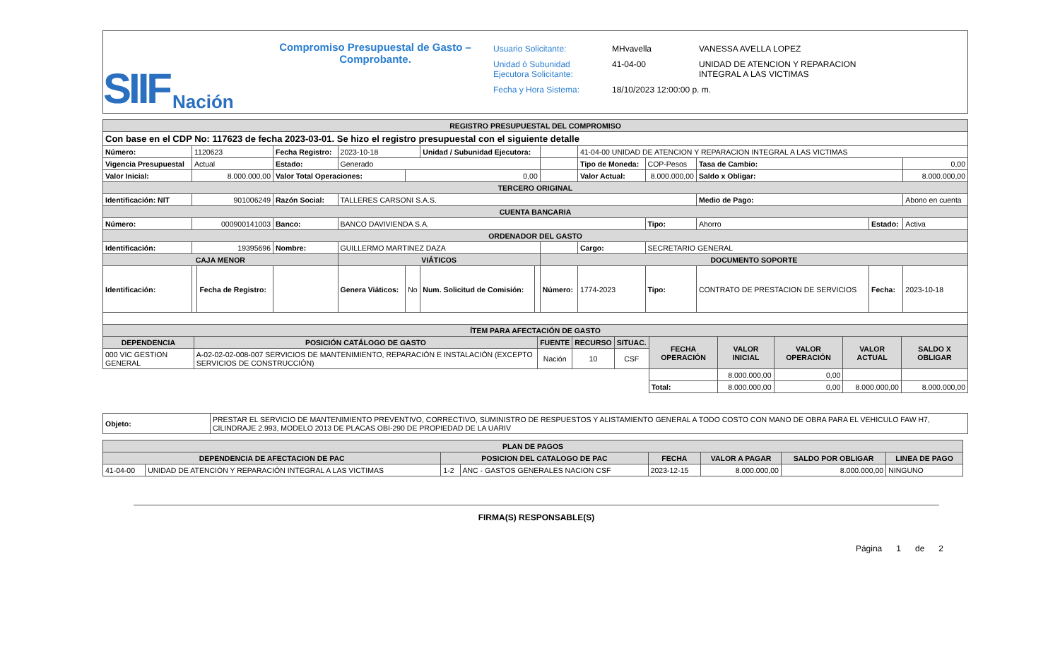SIIF Nación
Compromiso Presupuestal de Gasto –
Comprobante.
| Usuario Solicitante: | MHvavella | VANESSA AVELLA LOPEZ |
| Unidad ó Subunidad Ejecutora Solicitante: | 41-04-00 | UNIDAD DE ATENCION Y REPARACION INTEGRAL A LAS VICTIMAS |
| Fecha y Hora Sistema: | 18/10/2023 12:00:00 p. m. | |
| REGISTRO PRESUPUESTAL DEL COMPROMISO | | | | | | | | | | | | | |
| --- | --- | --- | --- | --- | --- | --- | --- | --- | --- | --- | --- | --- | --- |
| Con base en el CDP No: 117623 de fecha 2023-03-01. Se hizo el registro presupuestal con el siguiente detalle | | | | | | | | | | | | | |
| Número: | 1120623 | | Fecha Registro: | 2023-10-18 | | Unidad / Subunidad Ejecutora: | | | 41-04-00 UNIDAD DE ATENCION Y REPARACION INTEGRAL A LAS VICTIMAS | | | | |
| Vigencia Presupuestal | Actual | | Estado: | Generado | | | | | Tipo de Moneda: | COP-Pesos | Tasa de Cambio: | | 0,00 |
| Valor Inicial: | 8.000.000,00 | | Valor Total Operaciones: | | 0,00 | | | | Valor Actual: | 8.000.000,00 | Saldo x Obligar: | | 8.000.000,00 |
| TERCERO ORIGINAL | | | | | | | | | | | | | |
| Identificación: NIT | 901006249 | | Razón Social: | TALLERES CARSONI S.A.S. | | | | | | | Medio de Pago: | | Abono en cuenta |
| CUENTA BANCARIA | | | | | | | | | | | | | |
| Número: | 000900141003 | | Banco: | BANCO DAVIVIENDA S.A. | | | | | | Tipo: | Ahorro | Estado: | Activa |
| ORDENADOR DEL GASTO | | | | | | | | | | | | | |
| Identificación: | 19395696 | | Nombre: | GUILLERMO MARTINEZ DAZA | | | | | Cargo: | SECRETARIO GENERAL | | | |
| CAJA MENOR | | | | VIÁTICOS | | | | DOCUMENTO SOPORTE | | | | | |
| Identificación: | | Fecha de Registro: | | Genera Viáticos: | No | Num. Solicitud de Comisión: | | Número: | 1774-2023 | Tipo: | CONTRATO DE PRESTACION DE SERVICIOS | Fecha: | 2023-10-18 |
| ÍTEM PARA AFECTACIÓN DE GASTO | | | | | | | | | | | | | |
| DEPENDENCIA | POSICIÓN CATÁLOGO DE GASTO | FUENTE | RECURSO | SITUAC. | FECHA OPERACIÓN | VALOR INICIAL | VALOR OPERACIÓN | VALOR ACTUAL | SALDO X OBLIGAR |
| --- | --- | --- | --- | --- | --- | --- | --- | --- | --- |
| 000 VIC GESTION GENERAL | A-02-02-02-008-007 SERVICIOS DE MANTENIMIENTO, REPARACIÓN E INSTALACIÓN (EXCEPTO SERVICIOS DE CONSTRUCCIÓN) | Nación | 10 | CSF | | | | | |
| | | | | | | 8.000.000,00 | 0,00 | | |
| | | | | | Total: | 8.000.000,00 | 0,00 | 8.000.000,00 | 8.000.000,00 |
| Objeto: | PRESTAR EL SERVICIO DE MANTENIMIENTO PREVENTIVO, CORRECTIVO, SUMINISTRO DE RESPUESTOS Y ALISTAMIENTO GENERAL A TODO COSTO CON MANO DE OBRA PARA EL VEHICULO FAW H7, CILINDRAJE 2.993, MODELO 2013 DE PLACAS OBI-290 DE PROPIEDAD DE LA UARIV |
| PLAN DE PAGOS | | | | | | | |
| --- | --- | --- | --- | --- | --- | --- | --- |
| DEPENDENCIA DE AFECTACION DE PAC | | POSICION DEL CATALOGO DE PAC | | FECHA | VALOR A PAGAR | SALDO POR OBLIGAR | LINEA DE PAGO |
| 41-04-00 | UNIDAD DE ATENCIÓN Y REPARACIÓN INTEGRAL A LAS VICTIMAS | 1-2 | ANC - GASTOS GENERALES NACION CSF | 2023-12-15 | 8.000.000,00 | 8.000.000,00 | NINGUNO |
FIRMA(S) RESPONSABLE(S)
Página 1 de 2